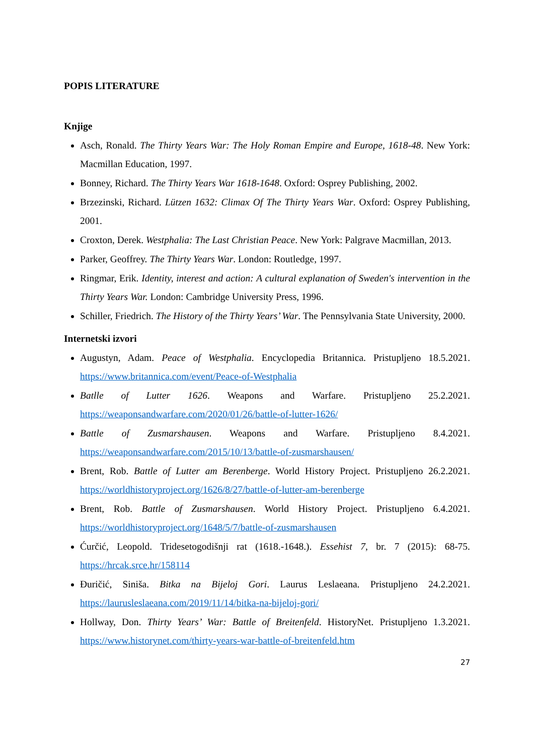POPIS LITERATURE
Knjige
Asch, Ronald. The Thirty Years War: The Holy Roman Empire and Europe, 1618-48. New York: Macmillan Education, 1997.
Bonney, Richard. The Thirty Years War 1618-1648. Oxford: Osprey Publishing, 2002.
Brzezinski, Richard. Lützen 1632: Climax Of The Thirty Years War. Oxford: Osprey Publishing, 2001.
Croxton, Derek. Westphalia: The Last Christian Peace. New York: Palgrave Macmillan, 2013.
Parker, Geoffrey. The Thirty Years War. London: Routledge, 1997.
Ringmar, Erik. Identity, interest and action: A cultural explanation of Sweden's intervention in the Thirty Years War. London: Cambridge University Press, 1996.
Schiller, Friedrich. The History of the Thirty Years’ War. The Pennsylvania State University, 2000.
Internetski izvori
Augustyn, Adam. Peace of Westphalia. Encyclopedia Britannica. Pristupljeno 18.5.2021. https://www.britannica.com/event/Peace-of-Westphalia
Batlle of Lutter 1626. Weapons and Warfare. Pristupljeno 25.2.2021. https://weaponsandwarfare.com/2020/01/26/battle-of-lutter-1626/
Battle of Zusmarshausen. Weapons and Warfare. Pristupljeno 8.4.2021. https://weaponsandwarfare.com/2015/10/13/battle-of-zusmarshausen/
Brent, Rob. Battle of Lutter am Berenberge. World History Project. Pristupljeno 26.2.2021. https://worldhistoryproject.org/1626/8/27/battle-of-lutter-am-berenberge
Brent, Rob. Battle of Zusmarshausen. World History Project. Pristupljeno 6.4.2021. https://worldhistoryproject.org/1648/5/7/battle-of-zusmarshausen
Ćurčić, Leopold. Tridesetogodišnji rat (1618.-1648.). Essehist 7, br. 7 (2015): 68-75. https://hrcak.srce.hr/158114
Đuričić, Siniša. Bitka na Bijeloj Gori. Laurus Leslaeana. Pristupljeno 24.2.2021. https://laurusleslaeana.com/2019/11/14/bitka-na-bijeloj-gori/
Hollway, Don. Thirty Years’ War: Battle of Breitenfeld. HistoryNet. Pristupljeno 1.3.2021. https://www.historynet.com/thirty-years-war-battle-of-breitenfeld.htm
27